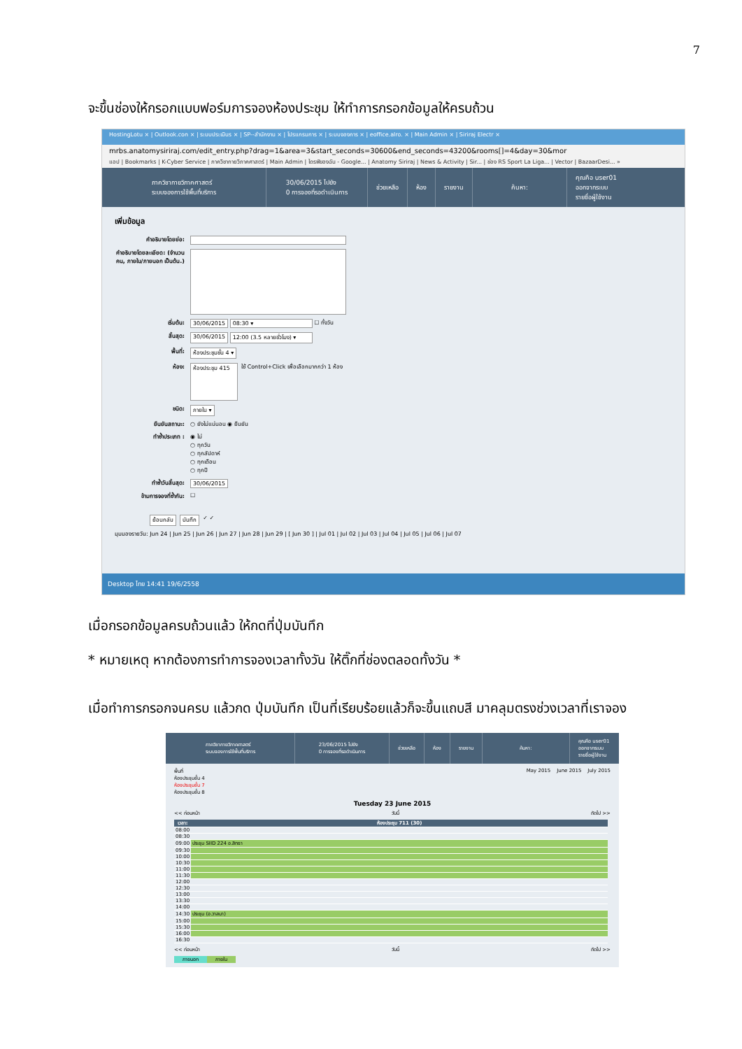7
จะขึ้นช่องให้กรอกแบบฟอร์มการจองห้องประชุม ให้ทำการกรอกข้อมูลให้ครบถ้วน
HostingLotu × | Outlook.con × | ระบบประเมินร × | SP--สำนักงาน × | โปรแกรมการ × | ระบบจองการ × | eoffice.alro. × | Main Admin × | Siriraj Electr ×
mrbs.anatomysiriraj.com/edit_entry.php?drag=1&area=3&start_seconds=30600&end_seconds=43200&rooms[]=4&day=30&mor
แอป | Bookmarks | K-Cyber Service | ภาควิชากายวิภาคศาสตร์ | Main Admin | ไดรฟ์ของฉัน - Google... | Anatomy Siriraj | News & Activity | Sir... | ช่อง RS Sport La Liga... | Vector | BazaarDesi... »
ภาควิชากายวิภาคศาสตร์
ระบบจองการใช้พื้นที่บริการ
30/06/2015 ไปยัง
0 การจองที่รอดำเนินการ
ช่วยเหลือ ห้อง รายงาน ค้นหา:
คุณคือ user01
ออกจากระบบ
รายชื่อผู้ใช้งาน
เพิ่มข้อมูล
คำอธิบายโดยย่อ:
คำอธิบายโดยละเอียด: (จำนวนคน, ภายใน/ภายนอก เป็นต้น.)
เริ่มต้น: 30/06/2015 08:30 ▾ ☐ ทั้งวัน
สิ้นสุด: 30/06/2015 12:00 (3.5 หลายชั่วโมง) ▾
พื้นที่: ห้องประชุมชั้น 4 ▾
ห้อง: ห้องประชุม 415 ใช้ Control+Click เพื่อเลือกมากกว่า 1 ห้อง
ชนิด: ภายใน ▾
ยืนยันสถานะ: ○ ยังไม่แน่นอน ◉ ยืนยัน
ทำซ้ำประเภท : ◉ ไม่
○ ทุกวัน
○ ทุกสัปดาห์
○ ทุกเดือน
○ ทุกปี
ทำซ้ำวันสิ้นสุด: 30/06/2015
ข้ามการจองที่ซ้ำกัน: ☐
ย้อนกลับ บันทึก ✓ ✓
มุมมองรายวัน: Jun 24 | Jun 25 | Jun 26 | Jun 27 | Jun 28 | Jun 29 | [ Jun 30 ] | Jul 01 | Jul 02 | Jul 03 | Jul 04 | Jul 05 | Jul 06 | Jul 07
Desktop ไทย 14:41 19/6/2558
เมื่อกรอกข้อมูลครบถ้วนแล้ว ให้กดที่ปุ่มบันทึก
* หมายเหตุ หากต้องการทำการจองเวลาทั้งวัน ให้ติ๊กที่ช่องตลอดทั้งวัน *
เมื่อทำการกรอกจนครบ แล้วกด ปุ่มบันทึก เป็นที่เรียบร้อยแล้วก็จะขึ้นแถบสี มาคลุมตรงช่วงเวลาที่เราจอง
ภาควิชากายวิภาคศาสตร์
ระบบจองการใช้พื้นที่บริการ
23/06/2015 ไปยัง
0 การจองที่รอดำเนินการ
ช่วยเหลือ ห้อง รายงาน ค้นหา:
คุณคือ user01
ออกจากระบบ
รายชื่อผู้ใช้งาน
พื้นที่
ห้องประชุมชั้น 4
ห้องประชุมชั้น 7
ห้องประชุมชั้น 8
May 2015 June 2015 July 2015
Tuesday 23 June 2015
<< ก่อนหน้า วันนี้ ถัดไป >>
| เวลา: | ห้องประชุม 711 (30) |
| --- | --- |
| 08:00 | |
| 08:30 | |
| 09:00 | ประชุม SIID 224 อ.สิทธา |
| 09:30 | |
| 10:00 | |
| 10:30 | |
| 11:00 | |
| 11:30 | |
| 12:00 | |
| 12:30 | |
| 13:00 | |
| 13:30 | |
| 14:00 | |
| 14:30 | ประชุม (อ.วาสนา) |
| 15:00 | |
| 15:30 | |
| 16:00 | |
| 16:30 | |
<< ก่อนหน้า วันนี้ ถัดไป >>
ภายนอก ภายใน